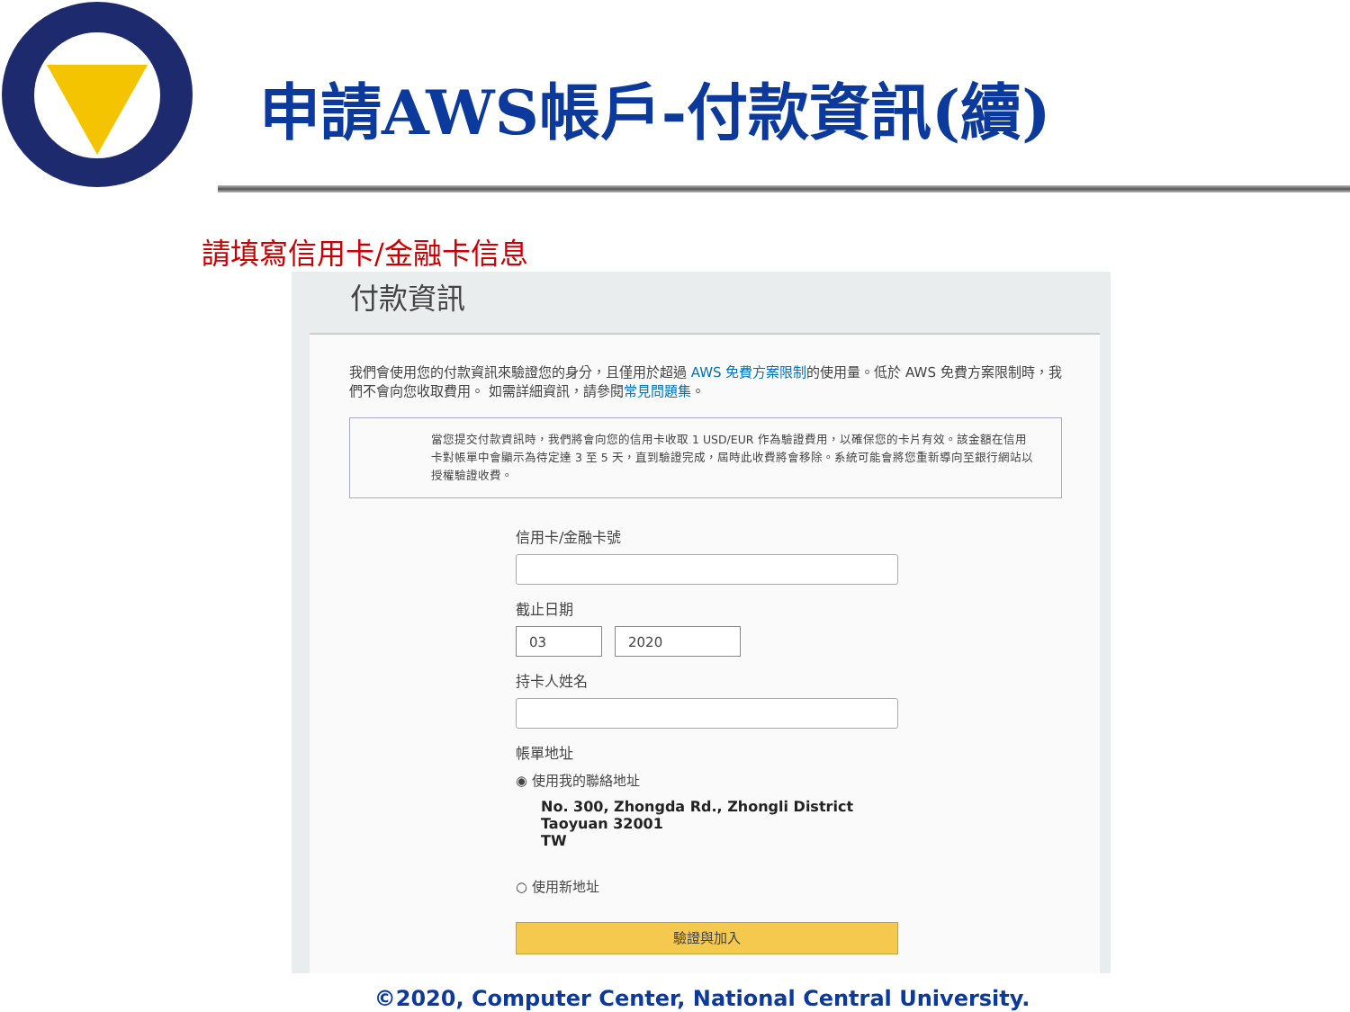申請AWS帳戶-付款資訊(續)
請填寫信用卡/金融卡信息
付款資訊
我們會使用您的付款資訊來驗證您的身分，且僅用於超過 AWS 免費方案限制的使用量。低於 AWS 免費方案限制時，我們不會向您收取費用。 如需詳細資訊，請參閱常見問題集。
當您提交付款資訊時，我們將會向您的信用卡收取 1 USD/EUR 作為驗證費用，以確保您的卡片有效。該金額在信用卡對帳單中會顯示為待定達 3 至 5 天，直到驗證完成，屆時此收費將會移除。系統可能會將您重新導向至銀行網站以授權驗證收費。
信用卡/金融卡號
截止日期
03 2020
持卡人姓名
帳單地址
◉ 使用我的聯絡地址
No. 300, Zhongda Rd., Zhongli District
Taoyuan 32001
TW
○ 使用新地址
驗證與加入
©2020, Computer Center, National Central University.